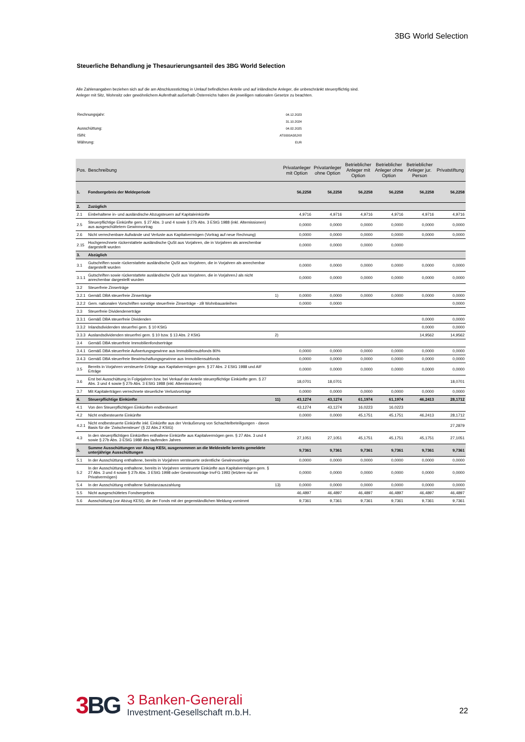3BG World Selection
Steuerliche Behandlung je Thesaurierungsanteil des 3BG World Selection
Alle Zahlenangaben beziehen sich auf die am Abschlussstichtag in Umlauf befindlichen Anteile und auf inländische Anleger, die unbeschränkt steuerpflichtig sind.
Anleger mit Sitz, Wohnsitz oder gewöhnlichem Aufenthalt außerhalb Österreichs haben die jeweiligen nationalen Gesetze zu beachten.
| Rechnungsjahr: | 04.12.2023 |
| | 31.10.2024 |
| Ausschüttung: | 04.02.2025 |
| ISIN: | AT0000A38JX8 |
| Währung: | EUR |
| Pos. | Beschreibung | | Privatanleger mit Option | Privatanleger ohne Option | Betrieblicher Anleger mit Option | Betrieblicher Anleger ohne Option | Betrieblicher Anleger jur. Person | Privatstiftung |
| --- | --- | --- | --- | --- | --- | --- | --- | --- |
| 1. | Fondsergebnis der Meldeperiode | | 56,2258 | 56,2258 | 56,2258 | 56,2258 | 56,2258 | 56,2258 |
| 2. | Zuzüglich | | | | | | | |
| 2.1 | Einbehaltene in- und ausländische Abzugsteuern auf Kapitaleinkünfte | | 4,9716 | 4,9716 | 4,9716 | 4,9716 | 4,9716 | 4,9716 |
| 2.5 | Steuerpflichtige Einkünfte gem. § 27 Abs. 3 und 4 sowie § 27b Abs. 3 EStG 1988 (inkl. Altemissionen) aus ausgeschüttetem Gewinnvortrag | | 0,0000 | 0,0000 | 0,0000 | 0,0000 | 0,0000 | 0,0000 |
| 2.6 | Nicht verrechenbare Aufwände und Verluste aus Kapitalvermögen (Vortrag auf neue Rechnung) | | 0,0000 | 0,0000 | 0,0000 | 0,0000 | 0,0000 | 0,0000 |
| 2.15 | Hochgerechnete rückerstattete ausländische QuSt aus Vorjahren, die in Vorjahren als anrechenbar dargestellt wurden | | 0,0000 | 0,0000 | 0,0000 | 0,0000 | | |
| 3. | Abzüglich | | | | | | | |
| 3.1 | Gutschriften sowie rückerstattete ausländische QuSt aus Vorjahren, die in Vorjahren als anrechenbar dargestellt wurden | | 0,0000 | 0,0000 | 0,0000 | 0,0000 | 0,0000 | 0,0000 |
| 3.1.1 | Gutschriften sowie rückerstattete ausländische QuSt aus Vorjahren, die in VorjahrenJ als nicht anrechenbar dargestellt wurden | | 0,0000 | 0,0000 | 0,0000 | 0,0000 | 0,0000 | 0,0000 |
| 3.2 | Steuerfreie Zinserträge | | | | | | | |
| 3.2.1 | Gemäß DBA steuerfreie Zinserträge | 1) | 0,0000 | 0,0000 | 0,0000 | 0,0000 | 0,0000 | 0,0000 |
| 3.2.2 | Gem. nationalen Vorschriften sonstige steuerfreie Zinserträge - zB Wohnbauanleihen | | 0,0000 | 0,0000 | | | | 0,0000 |
| 3.3 | Steuerfreie Dividendenerträge | | | | | | | |
| 3.3.1 | Gemäß DBA steuerfreie Dividenden | | | | | | 0,0000 | 0,0000 |
| 3.3.2 | Inlandsdividenden steuerfrei gem. § 10 KStG | | | | | | 0,0000 | 0,0000 |
| 3.3.3 | Auslandsdividenden steuerfrei gem. § 10 bzw. § 13 Abs. 2 KStG | 2) | | | | | 14,9562 | 14,9562 |
| 3.4 | Gemäß DBA steuerfreie Immobilienfondserträge | | | | | | | |
| 3.4.1 | Gemäß DBA steuerfreie Aufwertungsgewinne aus Immobiliensubfonds 80% | | 0,0000 | 0,0000 | 0,0000 | 0,0000 | 0,0000 | 0,0000 |
| 3.4.3 | Gemäß DBA steuerfreie Bewirtschaftungsgewinne aus Immobiliensubfonds | | 0,0000 | 0,0000 | 0,0000 | 0,0000 | 0,0000 | 0,0000 |
| 3.5 | Bereits in Vorjahren versteuerte Erträge aus Kapitalvermögen gem. § 27 Abs. 2 EStG 1988 und AIF Erträge | | 0,0000 | 0,0000 | 0,0000 | 0,0000 | 0,0000 | 0,0000 |
| 3.6 | Erst bei Ausschüttung in Folgejahren bzw. bei Verkauf der Anteile steuerpflichtige Einkünfte gem. § 27 Abs. 3 und 4 sowie § 27b Abs. 3 EStG 1988 (inkl. Altemissionen) | | 18,0701 | 18,0701 | | | | 18,0701 |
| 3.7 | Mit Kapitalerträgen verrechnete steuerliche Verlustvorträge | | 0,0000 | 0,0000 | 0,0000 | 0,0000 | 0,0000 | 0,0000 |
| 4. | Steuerpflichtige Einkünfte | 11) | 43,1274 | 43,1274 | 61,1974 | 61,1974 | 46,2413 | 28,1712 |
| 4.1 | Von den Steuerpflichtigen Einkünften endbesteuert | | 43,1274 | 43,1274 | 16,0223 | 16,0223 | | |
| 4.2 | Nicht endbesteuerte Einkünfte | | 0,0000 | 0,0000 | 45,1751 | 45,1751 | 46,2413 | 28,1712 |
| 4.2.1 | Nicht endbesteuerte Einkünfte inkl. Einkünfte aus der Veräußerung von Schachtelbeteiligungen - davon Basis für die 'Zwischensteuer' (§ 22 Abs.2 KStG) | | | | | | | 27,2879 |
| 4.3 | In den steuerpflichtigen Einkünften enthaltene Einkünfte aus Kapitalvermögen gem. § 27 Abs. 3 und 4 sowie § 27b Abs. 3 EStG 1988 des laufenden Jahres | | 27,1051 | 27,1051 | 45,1751 | 45,1751 | 45,1751 | 27,1051 |
| 5. | Summe Ausschüttungen vor Abzug KESt, ausgenommen an die Meldestelle bereits gemeldete unterjährige Ausschüttungen | | 9,7361 | 9,7361 | 9,7361 | 9,7361 | 9,7361 | 9,7361 |
| 5.1 | In der Ausschüttung enthaltene, bereits in Vorjahren versteuerte ordentliche Gewinnvorträge | | 0,0000 | 0,0000 | 0,0000 | 0,0000 | 0,0000 | 0,0000 |
| 5.2 | In der Ausschüttung enthaltene, bereits in Vorjahren versteuerte Einkünfte aus Kapitalvermögen gem. § 27 Abs. 3 und 4 sowie § 27b Abs. 3 EStG 1998 oder Gewinnvorträge InvFG 1993 (letztere nur im Privatvermögen) | | 0,0000 | 0,0000 | 0,0000 | 0,0000 | 0,0000 | 0,0000 |
| 5.4 | In der Ausschüttung enthaltene Substanzauszahlung | 13) | 0,0000 | 0,0000 | 0,0000 | 0,0000 | 0,0000 | 0,0000 |
| 5.5 | Nicht ausgeschüttetes Fondsergebnis | | 46,4897 | 46,4897 | 46,4897 | 46,4897 | 46,4897 | 46,4897 |
| 5.6 | Ausschüttung (vor Abzug KESt), die der Fonds mit der gegenständlichen Meldung vornimmt | | 9,7361 | 9,7361 | 9,7361 | 9,7361 | 9,7361 | 9,7361 |
3 BG
3 Banken-Generali
Investment-Gesellschaft m.b.H.
22